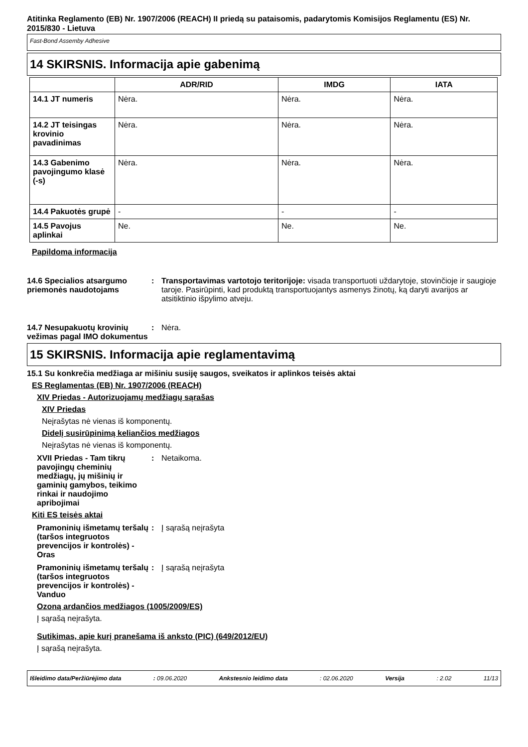Atitinka Reglamento (EB) Nr. 1907/2006 (REACH) II priedą su pataisomis, padarytomis Komisijos Reglamentu (ES) Nr. 2015/830 - Lietuva
Fast-Bond Assemby Adhesive
14 SKIRSNIS. Informacija apie gabenimą
| | ADR/RID | IMDG | IATA |
| --- | --- | --- | --- |
| 14.1 JT numeris | Nėra. | Nėra. | Nėra. |
| 14.2 JT teisingas krovinio pavadinimas | Nėra. | Nėra. | Nėra. |
| 14.3 Gabenimo pavojingumo klasė (-s) | Nėra. | Nėra. | Nėra. |
| 14.4 Pakuotės grupė | - | - | - |
| 14.5 Pavojus aplinkai | Ne. | Ne. | Ne. |
Papildoma informacija
14.6 Specialios atsargumo priemonės naudotojams
: Transportavimas vartotojo teritorijoje: visada transportuoti uždarytoje, stovinčioje ir saugioje taroje. Pasirūpinti, kad produktą transportuojantys asmenys žinotų, ką daryti avarijos ar atsitiktinio išpylimo atveju.
14.7 Nesupakuotų krovinių vežimas pagal IMO dokumentus
: Nėra.
15 SKIRSNIS. Informacija apie reglamentavimą
15.1 Su konkrečia medžiaga ar mišiniu susiję saugos, sveikatos ir aplinkos teisės aktai
ES Reglamentas (EB) Nr. 1907/2006 (REACH)
XIV Priedas - Autorizuojamų medžiagų sąrašas
XIV Priedas
Neįrašytas nė vienas iš komponentų.
Didelį susirūpinimą keliančios medžiagos
Neįrašytas nė vienas iš komponentų.
XVII Priedas - Tam tikrų pavojingų cheminių medžiagų, jų mišinių ir gaminių gamybos, teikimo rinkai ir naudojimo apribojimai
: Netaikoma.
Kiti ES teisės aktai
Pramoninių išmetamų teršalų (taršos integruotos prevencijos ir kontrolės) - Oras
: Į sąrašą neįrašyta
Pramoninių išmetamų teršalų (taršos integruotos prevencijos ir kontrolės) - Vanduo
: Į sąrašą neįrašyta
Ozoną ardančios medžiagos (1005/2009/ES)
Į sąrašą neįrašyta.
Sutikimas, apie kurį pranešama iš anksto (PIC) (649/2012/EU)
Į sąrašą neįrašyta.
Išleidimo data/Peržiūrėjimo data: 09.06.2020 Ankstesnio leidimo data: 02.06.2020 Versija: 2.02 11/13